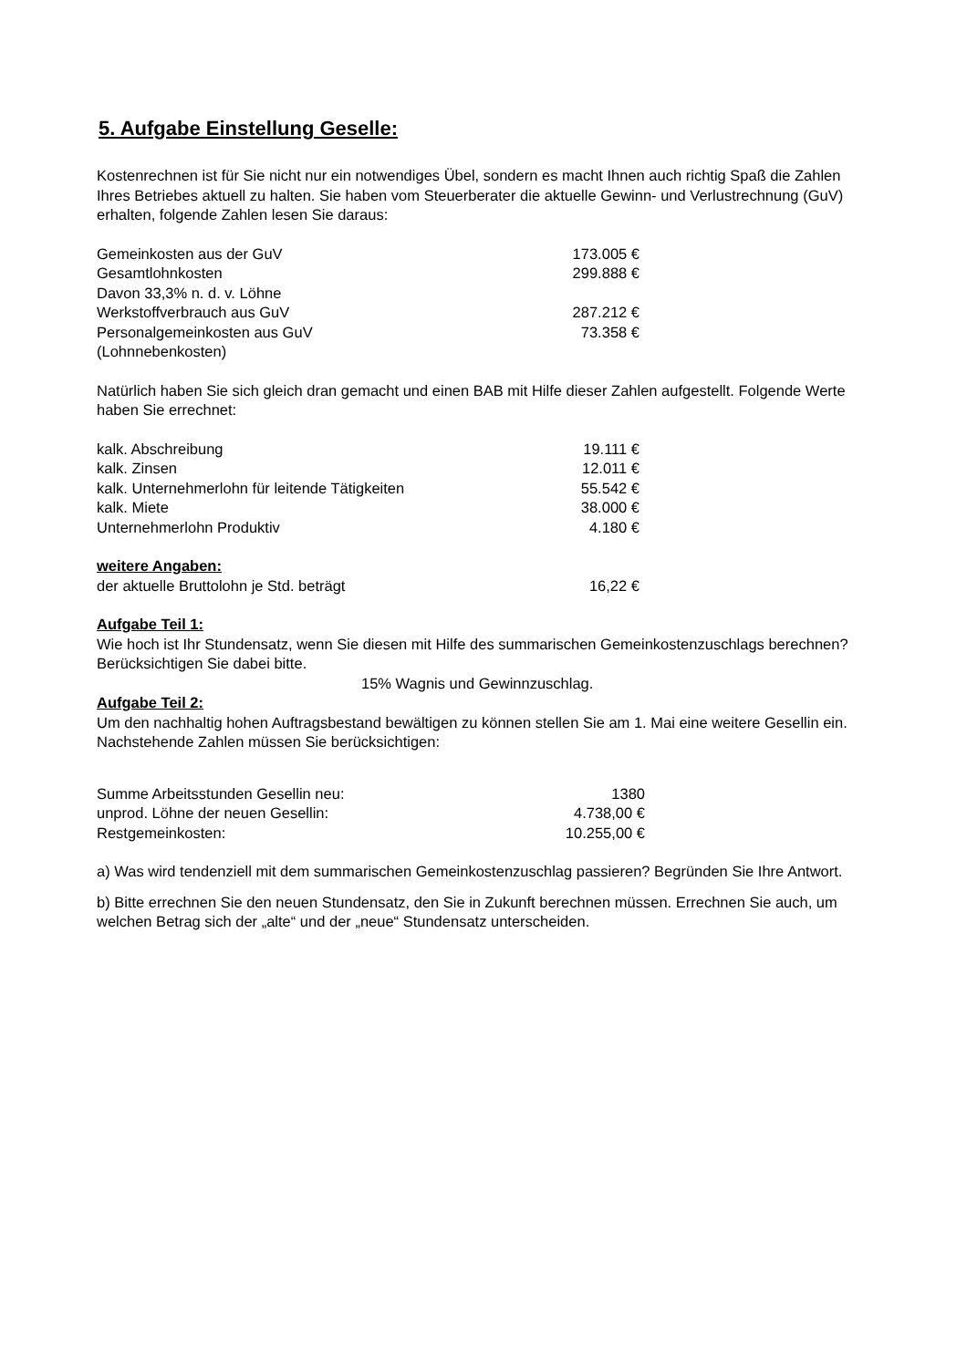5. Aufgabe Einstellung Geselle:
Kostenrechnen ist für Sie nicht nur ein notwendiges Übel, sondern es macht Ihnen auch richtig Spaß die Zahlen Ihres Betriebes aktuell zu halten. Sie haben vom Steuerberater die aktuelle Gewinn- und Verlustrechnung (GuV) erhalten, folgende Zahlen lesen Sie daraus:
| Gemeinkosten aus der GuV | 173.005 € |
| Gesamtlohnkosten | 299.888 € |
| Davon 33,3% n. d. v. Löhne | |
| Werkstoffverbrauch aus GuV | 287.212 € |
| Personalgemeinkosten aus GuV (Lohnnebenkosten) | 73.358 € |
Natürlich haben Sie sich gleich dran gemacht und einen BAB mit Hilfe dieser Zahlen aufgestellt. Folgende Werte haben Sie errechnet:
| kalk. Abschreibung | 19.111 € |
| kalk. Zinsen | 12.011 € |
| kalk. Unternehmerlohn für leitende Tätigkeiten | 55.542 € |
| kalk. Miete | 38.000 € |
| Unternehmerlohn Produktiv | 4.180 € |
weitere Angaben:
| der aktuelle Bruttolohn je Std. beträgt | 16,22 € |
Aufgabe Teil 1:
Wie hoch ist Ihr Stundensatz, wenn Sie diesen mit Hilfe des summarischen Gemeinkostenzuschlags berechnen? Berücksichtigen Sie dabei bitte.
15% Wagnis und Gewinnzuschlag.
Aufgabe Teil 2:
Um den nachhaltig hohen Auftragsbestand bewältigen zu können stellen Sie am 1. Mai eine weitere Gesellin ein. Nachstehende Zahlen müssen Sie berücksichtigen:
| Summe Arbeitsstunden Gesellin neu: | 1380 |
| unprod. Löhne der neuen Gesellin: | 4.738,00 € |
| Restgemeinkosten: | 10.255,00 € |
a) Was wird tendenziell mit dem summarischen Gemeinkostenzuschlag passieren? Begründen Sie Ihre Antwort.
b) Bitte errechnen Sie den neuen Stundensatz, den Sie in Zukunft berechnen müssen. Errechnen Sie auch, um welchen Betrag sich der „alte“ und der „neue“ Stundensatz unterscheiden.